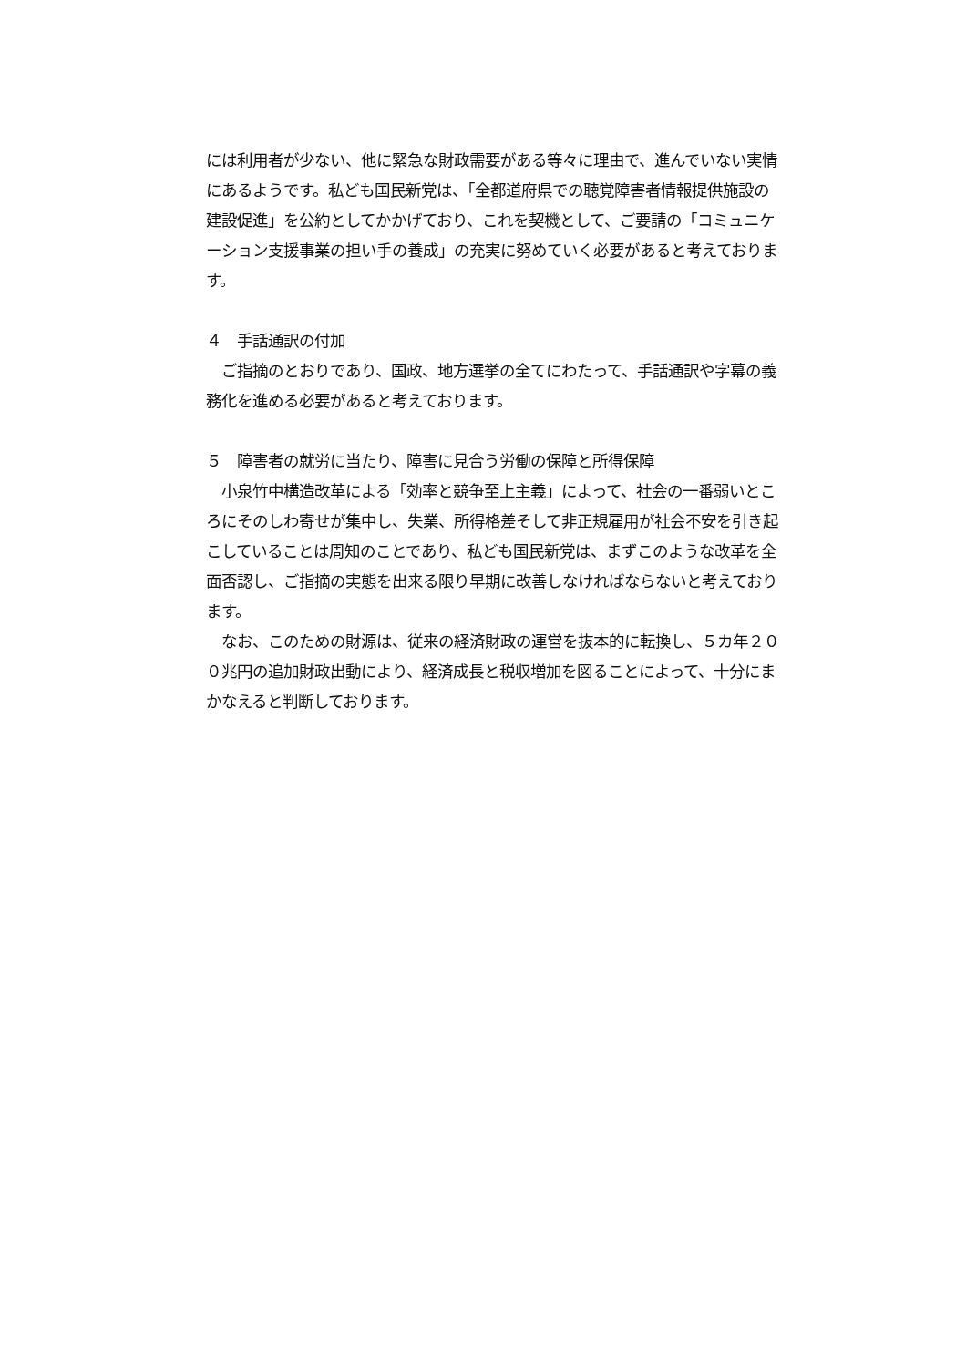には利用者が少ない、他に緊急な財政需要がある等々に理由で、進んでいない実情にあるようです。私ども国民新党は、「全都道府県での聴覚障害者情報提供施設の建設促進」を公約としてかかげており、これを契機として、ご要請の「コミュニケーション支援事業の担い手の養成」の充実に努めていく必要があると考えております。
４　手話通訳の付加
　ご指摘のとおりであり、国政、地方選挙の全てにわたって、手話通訳や字幕の義務化を進める必要があると考えております。
５　障害者の就労に当たり、障害に見合う労働の保障と所得保障
　小泉竹中構造改革による「効率と競争至上主義」によって、社会の一番弱いところにそのしわ寄せが集中し、失業、所得格差そして非正規雇用が社会不安を引き起こしていることは周知のことであり、私ども国民新党は、まずこのような改革を全面否認し、ご指摘の実態を出来る限り早期に改善しなければならないと考えております。
　なお、このための財源は、従来の経済財政の運営を抜本的に転換し、５カ年２００兆円の追加財政出動により、経済成長と税収増加を図ることによって、十分にまかなえると判断しております。